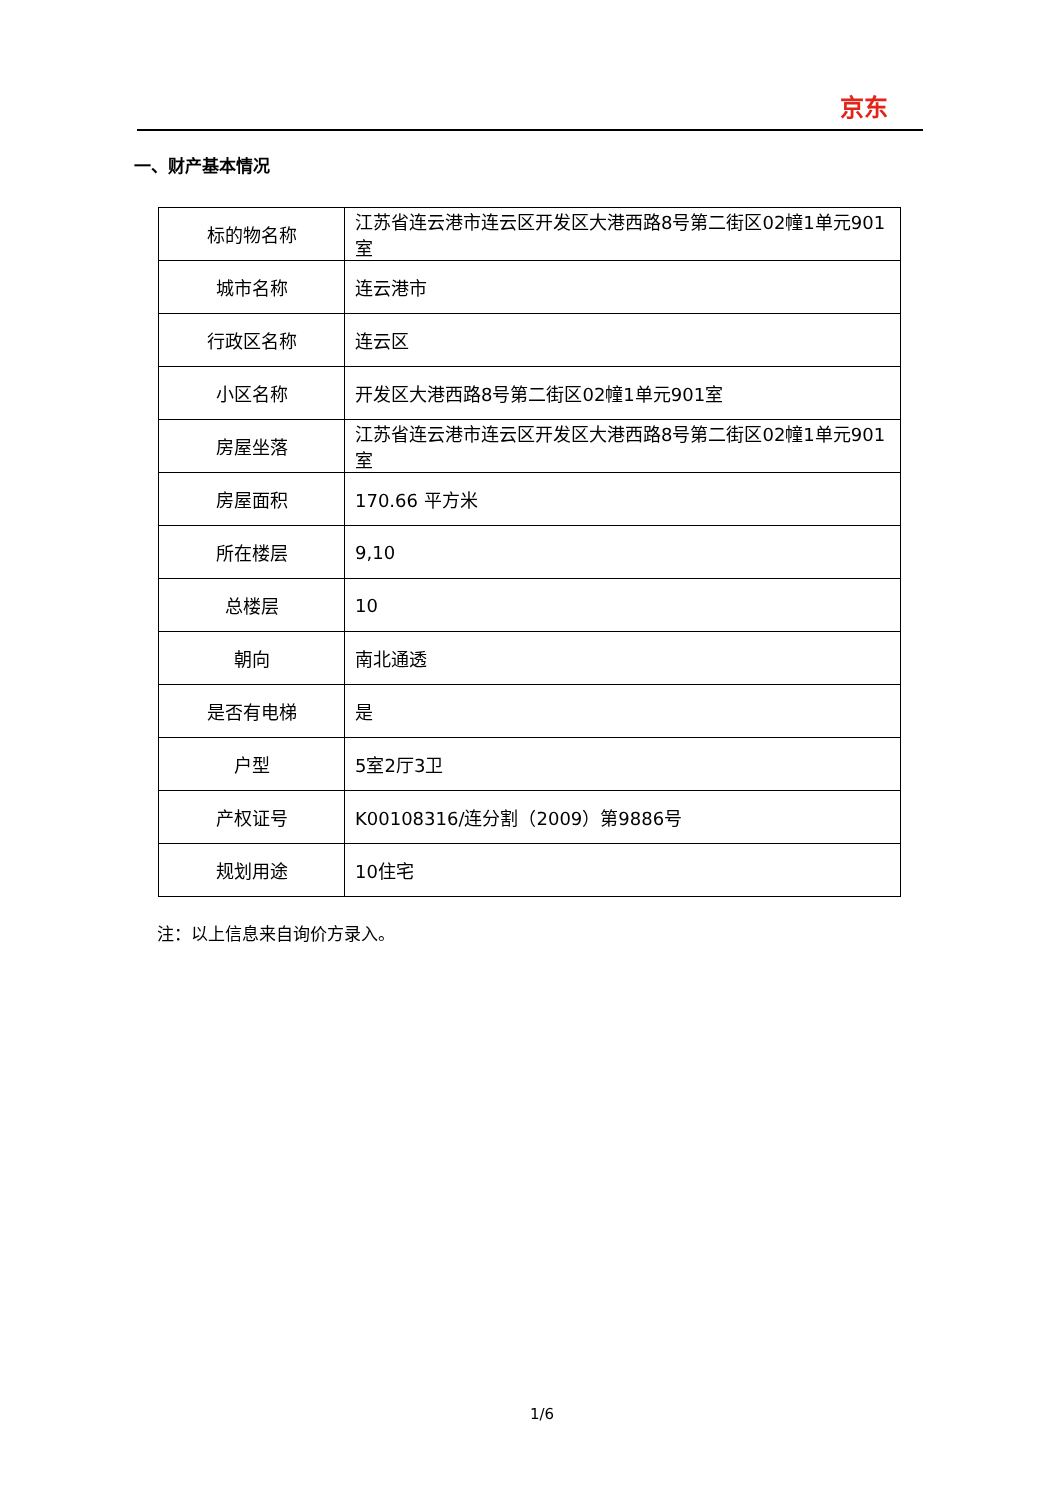京东
一、财产基本情况
| 标的物名称 | 江苏省连云港市连云区开发区大港西路8号第二街区02幢1单元901室 |
| 城市名称 | 连云港市 |
| 行政区名称 | 连云区 |
| 小区名称 | 开发区大港西路8号第二街区02幢1单元901室 |
| 房屋坐落 | 江苏省连云港市连云区开发区大港西路8号第二街区02幢1单元901室 |
| 房屋面积 | 170.66 平方米 |
| 所在楼层 | 9,10 |
| 总楼层 | 10 |
| 朝向 | 南北通透 |
| 是否有电梯 | 是 |
| 户型 | 5室2厅3卫 |
| 产权证号 | K00108316/连分割（2009）第9886号 |
| 规划用途 | 10住宅 |
注：以上信息来自询价方录入。
1/6